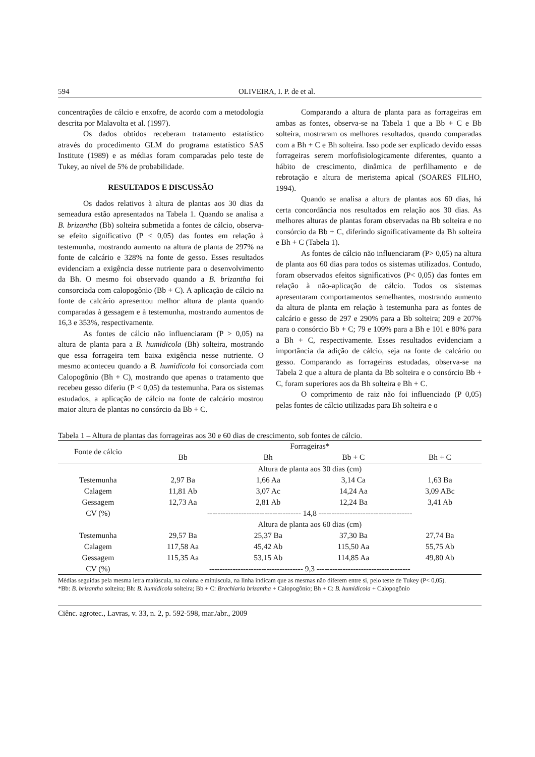594 OLIVEIRA, I. P. de et al.
concentrações de cálcio e enxofre, de acordo com a metodologia descrita por Malavolta et al. (1997).
Os dados obtidos receberam tratamento estatístico através do procedimento GLM do programa estatístico SAS Institute (1989) e as médias foram comparadas pelo teste de Tukey, ao nível de 5% de probabilidade.
RESULTADOS E DISCUSSÃO
Os dados relativos à altura de plantas aos 30 dias da semeadura estão apresentados na Tabela 1. Quando se analisa a B. brizantha (Bb) solteira submetida a fontes de cálcio, observa-se efeito significativo (P < 0,05) das fontes em relação à testemunha, mostrando aumento na altura de planta de 297% na fonte de calcário e 328% na fonte de gesso. Esses resultados evidenciam a exigência desse nutriente para o desenvolvimento da Bh. O mesmo foi observado quando a B. brizantha foi consorciada com calopogônio (Bb + C). A aplicação de cálcio na fonte de calcário apresentou melhor altura de planta quando comparadas à gessagem e à testemunha, mostrando aumentos de 16,3 e 353%, respectivamente.
As fontes de cálcio não influenciaram (P > 0,05) na altura de planta para a B. humidicola (Bh) solteira, mostrando que essa forrageira tem baixa exigência nesse nutriente. O mesmo aconteceu quando a B. humidicola foi consorciada com Calopogônio (Bh + C), mostrando que apenas o tratamento que recebeu gesso diferiu (P < 0,05) da testemunha. Para os sistemas estudados, a aplicação de cálcio na fonte de calcário mostrou maior altura de plantas no consórcio da Bb + C.
Comparando a altura de planta para as forrageiras em ambas as fontes, observa-se na Tabela 1 que a Bb + C e Bb solteira, mostraram os melhores resultados, quando comparadas com a Bh + C e Bh solteira. Isso pode ser explicado devido essas forrageiras serem morfofisiologicamente diferentes, quanto a hábito de crescimento, dinâmica de perfilhamento e de rebrotação e altura de meristema apical (SOARES FILHO, 1994).
Quando se analisa a altura de plantas aos 60 dias, há certa concordância nos resultados em relação aos 30 dias. As melhores alturas de plantas foram observadas na Bb solteira e no consórcio da Bb + C, diferindo significativamente da Bh solteira e Bh + C (Tabela 1).
As fontes de cálcio não influenciaram (P> 0,05) na altura de planta aos 60 dias para todos os sistemas utilizados. Contudo, foram observados efeitos significativos (P< 0,05) das fontes em relação à não-aplicação de cálcio. Todos os sistemas apresentaram comportamentos semelhantes, mostrando aumento da altura de planta em relação à testemunha para as fontes de calcário e gesso de 297 e 290% para a Bb solteira; 209 e 207% para o consórcio Bb + C; 79 e 109% para a Bh e 101 e 80% para a Bh + C, respectivamente. Esses resultados evidenciam a importância da adição de cálcio, seja na fonte de calcário ou gesso. Comparando as forrageiras estudadas, observa-se na Tabela 2 que a altura de planta da Bb solteira e o consórcio Bb + C, foram superiores aos da Bh solteira e Bh + C.
O comprimento de raiz não foi influenciado (P 0,05) pelas fontes de cálcio utilizadas para Bh solteira e o
Tabela 1 – Altura de plantas das forrageiras aos 30 e 60 dias de crescimento, sob fontes de cálcio.
| Fonte de cálcio | Forrageiras* | | | |
| --- | --- | --- | --- | --- |
| | Bb | Bh | Bb + C | Bh + C |
| | Altura de planta aos 30 dias (cm) | | | |
| Testemunha | 2,97 Ba | 1,66 Aa | 3,14 Ca | 1,63 Ba |
| Calagem | 11,81 Ab | 3,07 Ac | 14,24 Aa | 3,09 ABc |
| Gessagem | 12,73 Aa | 2,81 Ab | 12,24 Ba | 3,41 Ab |
| CV (%) | ------------------------------------ 14,8 ------------------------------------ | | | |
| | Altura de planta aos 60 dias (cm) | | | |
| Testemunha | 29,57 Ba | 25,37 Ba | 37,30 Ba | 27,74 Ba |
| Calagem | 117,58 Aa | 45,42 Ab | 115,50 Aa | 55,75 Ab |
| Gessagem | 115,35 Aa | 53,15 Ab | 114,85 Aa | 49,80 Ab |
| CV (%) | ------------------------------------ 9,3 ------------------------------------ | | | |
Médias seguidas pela mesma letra maiúscula, na coluna e minúscula, na linha indicam que as mesmas não diferem entre si, pelo teste de Tukey (P< 0,05).
*Bb: B. brizantha solteira; Bh: B. humidicola solteira; Bb + C: Brachiaria brizantha + Calopogônio; Bh + C: B. humidicola + Calopogônio
Ciênc. agrotec., Lavras, v. 33, n. 2, p. 592-598, mar./abr., 2009